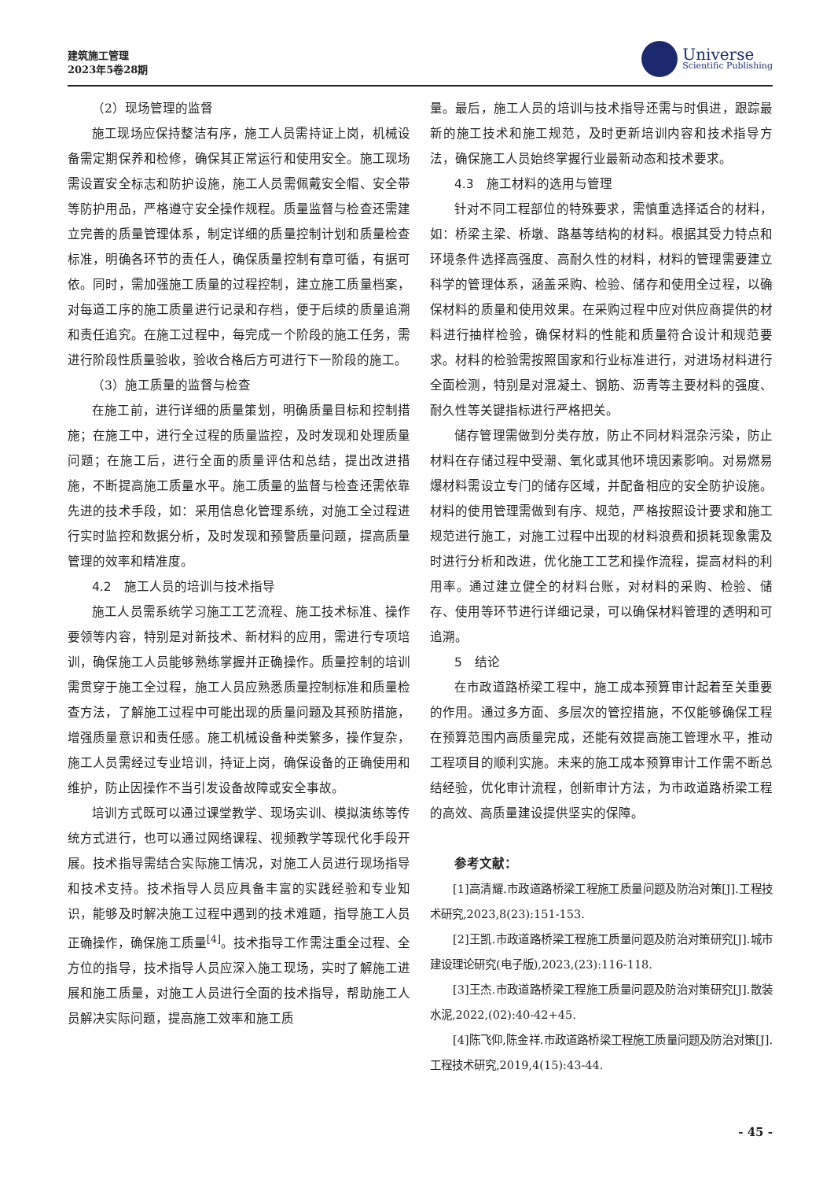建筑施工管理
2023年5卷28期
Universe
Scientific Publishing
（2）现场管理的监督
施工现场应保持整洁有序，施工人员需持证上岗，机械设备需定期保养和检修，确保其正常运行和使用安全。施工现场需设置安全标志和防护设施，施工人员需佩戴安全帽、安全带等防护用品，严格遵守安全操作规程。质量监督与检查还需建立完善的质量管理体系，制定详细的质量控制计划和质量检查标准，明确各环节的责任人，确保质量控制有章可循，有据可依。同时，需加强施工质量的过程控制，建立施工质量档案，对每道工序的施工质量进行记录和存档，便于后续的质量追溯和责任追究。在施工过程中，每完成一个阶段的施工任务，需进行阶段性质量验收，验收合格后方可进行下一阶段的施工。
（3）施工质量的监督与检查
在施工前，进行详细的质量策划，明确质量目标和控制措施；在施工中，进行全过程的质量监控，及时发现和处理质量问题；在施工后，进行全面的质量评估和总结，提出改进措施，不断提高施工质量水平。施工质量的监督与检查还需依靠先进的技术手段，如：采用信息化管理系统，对施工全过程进行实时监控和数据分析，及时发现和预警质量问题，提高质量管理的效率和精准度。
4.2　施工人员的培训与技术指导
施工人员需系统学习施工工艺流程、施工技术标准、操作要领等内容，特别是对新技术、新材料的应用，需进行专项培训，确保施工人员能够熟练掌握并正确操作。质量控制的培训需贯穿于施工全过程，施工人员应熟悉质量控制标准和质量检查方法，了解施工过程中可能出现的质量问题及其预防措施，增强质量意识和责任感。施工机械设备种类繁多，操作复杂，施工人员需经过专业培训，持证上岗，确保设备的正确使用和维护，防止因操作不当引发设备故障或安全事故。
培训方式既可以通过课堂教学、现场实训、模拟演练等传统方式进行，也可以通过网络课程、视频教学等现代化手段开展。技术指导需结合实际施工情况，对施工人员进行现场指导和技术支持。技术指导人员应具备丰富的实践经验和专业知识，能够及时解决施工过程中遇到的技术难题，指导施工人员正确操作，确保施工质量<sup>[4]</sup>。技术指导工作需注重全过程、全方位的指导，技术指导人员应深入施工现场，实时了解施工进展和施工质量，对施工人员进行全面的技术指导，帮助施工人员解决实际问题，提高施工效率和施工质
量。最后，施工人员的培训与技术指导还需与时俱进，跟踪最新的施工技术和施工规范，及时更新培训内容和技术指导方法，确保施工人员始终掌握行业最新动态和技术要求。
4.3　施工材料的选用与管理
针对不同工程部位的特殊要求，需慎重选择适合的材料，如：桥梁主梁、桥墩、路基等结构的材料。根据其受力特点和环境条件选择高强度、高耐久性的材料，材料的管理需要建立科学的管理体系，涵盖采购、检验、储存和使用全过程，以确保材料的质量和使用效果。在采购过程中应对供应商提供的材料进行抽样检验，确保材料的性能和质量符合设计和规范要求。材料的检验需按照国家和行业标准进行，对进场材料进行全面检测，特别是对混凝土、钢筋、沥青等主要材料的强度、耐久性等关键指标进行严格把关。
储存管理需做到分类存放，防止不同材料混杂污染，防止材料在存储过程中受潮、氧化或其他环境因素影响。对易燃易爆材料需设立专门的储存区域，并配备相应的安全防护设施。材料的使用管理需做到有序、规范，严格按照设计要求和施工规范进行施工，对施工过程中出现的材料浪费和损耗现象需及时进行分析和改进，优化施工工艺和操作流程，提高材料的利用率。通过建立健全的材料台账，对材料的采购、检验、储存、使用等环节进行详细记录，可以确保材料管理的透明和可追溯。
5　结论
在市政道路桥梁工程中，施工成本预算审计起着至关重要的作用。通过多方面、多层次的管控措施，不仅能够确保工程在预算范围内高质量完成，还能有效提高施工管理水平，推动工程项目的顺利实施。未来的施工成本预算审计工作需不断总结经验，优化审计流程，创新审计方法，为市政道路桥梁工程的高效、高质量建设提供坚实的保障。
参考文献：
[1]高清耀.市政道路桥梁工程施工质量问题及防治对策[J].工程技术研究,2023,8(23):151-153.
[2]王凯.市政道路桥梁工程施工质量问题及防治对策研究[J].城市建设理论研究(电子版),2023,(23):116-118.
[3]王杰.市政道路桥梁工程施工质量问题及防治对策研究[J].散装水泥,2022,(02):40-42+45.
[4]陈飞仰,陈金祥.市政道路桥梁工程施工质量问题及防治对策[J].工程技术研究,2019,4(15):43-44.
- 45 -